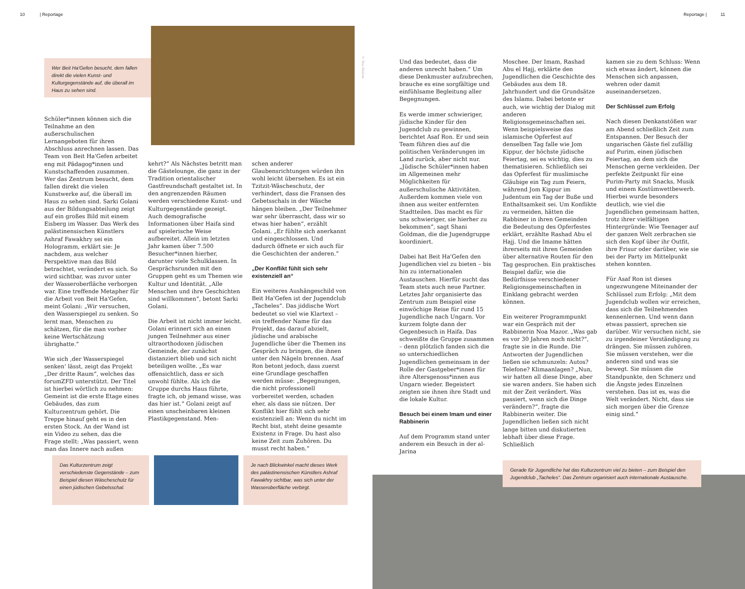10 | Reportage
Wer Beit Ha'Gefen besucht, dem fallen direkt die vielen Kunst- und Kulturgegenstände auf, die überall im Haus zu sehen sind.
© Noa Shalom
Schüler*innen können sich die Teilnahme an den außerschulischen Lernangeboten für ihren Abschluss anrechnen lassen. Das Team von Beit Ha'Gefen arbeitet eng mit Pädagog*innen und Kunstschaffenden zusammen. Wer das Zentrum besucht, dem fallen direkt die vielen Kunstwerke auf, die überall im Haus zu sehen sind. Sarki Golani aus der Bildungsabteilung zeigt auf ein großes Bild mit einem Eisberg im Wasser. Das Werk des palästinensischen Künstlers Ashraf Fawakhry sei ein Hologramm, erklärt sie: Je nachdem, aus welcher Perspektive man das Bild betrachtet, verändert es sich. So wird sichtbar, was zuvor unter der Wasseroberfläche verborgen war. Eine treffende Metapher für die Arbeit von Beit Ha'Gefen, meint Golani: „Wir versuchen, den Wasserspiegel zu senken. So lernt man, Menschen zu schätzen, für die man vorher keine Wertschätzung übrighatte.“
Wie sich ‚der Wasserspiegel senken‘ lässt, zeigt das Projekt „Der dritte Raum“, welches das forumZFD unterstützt. Der Titel ist hierbei wörtlich zu nehmen: Gemeint ist die erste Etage eines Gebäudes, das zum Kulturzentrum gehört. Die Treppe hinauf geht es in den ersten Stock. An der Wand ist ein Video zu sehen, das die Frage stellt: „Was passiert, wenn man das Innere nach außen
kehrt?“ Als Nächstes betritt man die Gästelounge, die ganz in der Tradition orientalischer Gastfreundschaft gestaltet ist. In den angrenzenden Räumen werden verschiedene Kunst- und Kulturgegenstände gezeigt. Auch demografische Informationen über Haifa sind auf spielerische Weise aufbereitet. Allein im letzten Jahr kamen über 7.500 Besucher*innen hierher, darunter viele Schulklassen. In Gesprächsrunden mit den Gruppen geht es um Themen wie Kultur und Identität. „Alle Menschen und ihre Geschichten sind willkommen“, betont Sarki Golani.
Die Arbeit ist nicht immer leicht. Golani erinnert sich an einen jungen Teilnehmer aus einer ultraorthodoxen jüdischen Gemeinde, der zunächst distanziert blieb und sich nicht beteiligen wollte. „Es war offensichtlich, dass er sich unwohl fühlte. Als ich die Gruppe durchs Haus führte, fragte ich, ob jemand wisse, was das hier ist.“ Golani zeigt auf einen unscheinbaren kleinen Plastikgegenstand. Men-
schen anderer Glaubensrichtungen würden ihn wohl leicht übersehen. Es ist ein Tzitzit-Wäscheschutz, der verhindert, dass die Fransen des Gebetsschals in der Wäsche hängen bleiben. „Der Teilnehmer war sehr überrascht, dass wir so etwas hier haben“, erzählt Golani. „Er fühlte sich anerkannt und eingeschlossen. Und dadurch öffnete er sich auch für die Geschichten der anderen.“
„Der Konflikt fühlt sich sehr existenziell an“
Ein weiteres Aushängeschild von Beit Ha'Gefen ist der Jugendclub „Tacheles“. Das jiddische Wort bedeutet so viel wie Klartext – ein treffender Name für das Projekt, das darauf abzielt, jüdische und arabische Jugendliche über die Themen ins Gespräch zu bringen, die ihnen unter den Nägeln brennen. Asaf Ron betont jedoch, dass zuerst eine Grundlage geschaffen werden müsse: „Begegnungen, die nicht professionell vorbereitet werden, schaden eher, als dass sie nützen. Der Konflikt hier fühlt sich sehr existenziell an: Wenn du nicht im Recht bist, steht deine gesamte Existenz in Frage. Du hast also keine Zeit zum Zuhören. Du musst recht haben.“
Das Kulturzentrum zeigt verschiedenste Gegenstände – zum Beispiel diesen Wäscheschutz für einen jüdischen Gebetsschal.
Je nach Blickwinkel macht dieses Werk des palästinensischen Künstlers Ashraf Fawakhry sichtbar, was sich unter der Wasseroberfläche verbirgt.
Reportage | 11
Und das bedeutet, dass die anderen unrecht haben.“ Um diese Denkmuster aufzubrechen, brauche es eine sorgfältige und einfühlsame Begleitung aller Begegnungen.
Es werde immer schwieriger, jüdische Kinder für den Jugendclub zu gewinnen, berichtet Asaf Ron. Er und sein Team führen dies auf die politischen Veränderungen im Land zurück, aber nicht nur. „Jüdische Schüler*innen haben im Allgemeinen mehr Möglichkeiten für außerschulische Aktivitäten. Außerdem kommen viele von ihnen aus weiter entfernten Stadtteilen. Das macht es für uns schwieriger, sie hierher zu bekommen“, sagt Shani Goldman, die die Jugendgruppe koordiniert.
Dabei hat Beit Ha'Gefen den Jugendlichen viel zu bieten – bis hin zu internationalen Austauschen. Hierfür sucht das Team stets auch neue Partner. Letztes Jahr organisierte das Zentrum zum Beispiel eine einwöchige Reise für rund 15 Jugendliche nach Ungarn. Vor kurzem folgte dann der Gegenbesuch in Haifa. Das schweißte die Gruppe zusammen – denn plötzlich fanden sich die so unterschiedlichen Jugendlichen gemeinsam in der Rolle der Gastgeber*innen für ihre Altersgenoss*innen aus Ungarn wieder. Begeistert zeigten sie ihnen ihre Stadt und die lokale Kultur.
Besuch bei einem Imam und einer Rabbinerin
Auf dem Programm stand unter anderem ein Besuch in der al-Jarina
Moschee. Der Imam, Rashad Abu el Hajj, erklärte den Jugendlichen die Geschichte des Gebäudes aus dem 18. Jahrhundert und die Grundsätze des Islams. Dabei betonte er auch, wie wichtig der Dialog mit anderen Religionsgemeinschaften sei. Wenn beispielsweise das islamische Opferfest auf denselben Tag falle wie Jom Kippur, der höchste jüdische Feiertag, sei es wichtig, dies zu thematisieren. Schließlich sei das Opferfest für muslimische Gläubige ein Tag zum Feiern, während Jom Kippur im Judentum ein Tag der Buße und Enthaltsamkeit sei. Um Konflikte zu vermeiden, hätten die Rabbiner in ihren Gemeinden die Bedeutung des Opferfestes erklärt, erzählte Rashad Abu el Hajj. Und die Imame hätten ihrerseits mit ihren Gemeinden über alternative Routen für den Tag gesprochen. Ein praktisches Beispiel dafür, wie die Bedürfnisse verschiedener Religionsgemeinschaften in Einklang gebracht werden können.
Ein weiterer Programmpunkt war ein Gespräch mit der Rabbinerin Noa Mazor. „Was gab es vor 30 Jahren noch nicht?“, fragte sie in die Runde. Die Antworten der Jugendlichen ließen sie schmunzeln: Autos? Telefone? Klimaanlagen? „Nun, wir hatten all diese Dinge, aber sie waren anders. Sie haben sich mit der Zeit verändert. Was passiert, wenn sich die Dinge verändern?“, fragte die Rabbinerin weiter. Die Jugendlichen ließen sich nicht lange bitten und diskutierten lebhaft über diese Frage. Schließlich
kamen sie zu dem Schluss: Wenn sich etwas ändert, können die Menschen sich anpassen, wehren oder damit auseinandersetzen.
Der Schlüssel zum Erfolg
Nach diesen Denkanstößen war am Abend schließlich Zeit zum Entspannen. Der Besuch der ungarischen Gäste fiel zufällig auf Purim, einen jüdischen Feiertag, an dem sich die Menschen gerne verkleiden. Der perfekte Zeitpunkt für eine Purim-Party mit Snacks, Musik und einem Kostümwettbewerb. Hierbei wurde besonders deutlich, wie viel die Jugendlichen gemeinsam hatten, trotz ihrer vielfältigen Hintergründe: Wie Teenager auf der ganzen Welt zerbrachen sie sich den Kopf über ihr Outfit, ihre Frisur oder darüber, wie sie bei der Party im Mittelpunkt stehen konnten.
Für Asaf Ron ist dieses ungezwungene Miteinander der Schlüssel zum Erfolg: „Mit dem Jugendclub wollen wir erreichen, dass sich die Teilnehmenden kennenlernen. Und wenn dann etwas passiert, sprechen sie darüber. Wir versuchen nicht, sie zu irgendeiner Verständigung zu drängen. Sie müssen zuhören. Sie müssen verstehen, wer die anderen sind und was sie bewegt. Sie müssen die Standpunkte, den Schmerz und die Ängste jedes Einzelnen verstehen. Das ist es, was die Welt verändert. Nicht, dass sie sich morgen über die Grenze einig sind.“
Gerade für Jugendliche hat das Kulturzentrum viel zu bieten – zum Beispiel den Jugendclub „Tacheles“. Das Zentrum organisiert auch internationale Austausche.